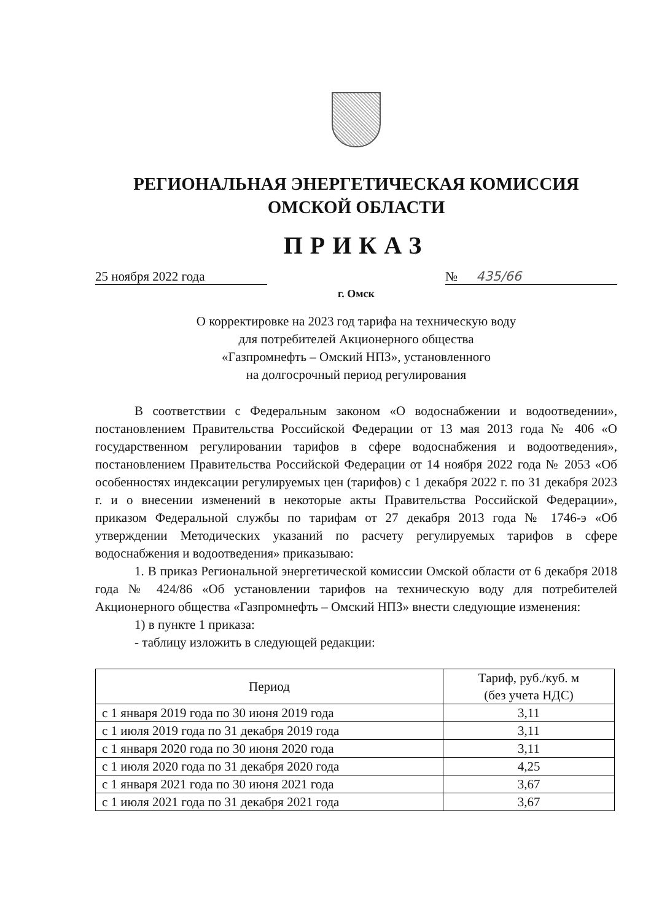РЕГИОНАЛЬНАЯ ЭНЕРГЕТИЧЕСКАЯ КОМИССИЯ
ОМСКОЙ ОБЛАСТИ
ПРИКАЗ
25 ноября 2022 года № 435/66
г. Омск
О корректировке на 2023 год тарифа на техническую воду
для потребителей Акционерного общества
«Газпромнефть – Омский НПЗ», установленного
на долгосрочный период регулирования
В соответствии с Федеральным законом «О водоснабжении и водоотведении», постановлением Правительства Российской Федерации от 13 мая 2013 года № 406 «О государственном регулировании тарифов в сфере водоснабжения и водоотведения», постановлением Правительства Российской Федерации от 14 ноября 2022 года № 2053 «Об особенностях индексации регулируемых цен (тарифов) с 1 декабря 2022 г. по 31 декабря 2023 г. и о внесении изменений в некоторые акты Правительства Российской Федерации», приказом Федеральной службы по тарифам от 27 декабря 2013 года № 1746-э «Об утверждении Методических указаний по расчету регулируемых тарифов в сфере водоснабжения и водоотведения» приказываю:
1. В приказ Региональной энергетической комиссии Омской области от 6 декабря 2018 года № 424/86 «Об установлении тарифов на техническую воду для потребителей Акционерного общества «Газпромнефть – Омский НПЗ» внести следующие изменения:
1) в пункте 1 приказа:
- таблицу изложить в следующей редакции:
| Период | Тариф, руб./куб. м (без учета НДС) |
| --- | --- |
| с 1 января 2019 года по 30 июня 2019 года | 3,11 |
| с 1 июля 2019 года по 31 декабря 2019 года | 3,11 |
| с 1 января 2020 года по 30 июня 2020 года | 3,11 |
| с 1 июля 2020 года по 31 декабря 2020 года | 4,25 |
| с 1 января 2021 года по 30 июня 2021 года | 3,67 |
| с 1 июля 2021 года по 31 декабря 2021 года | 3,67 |